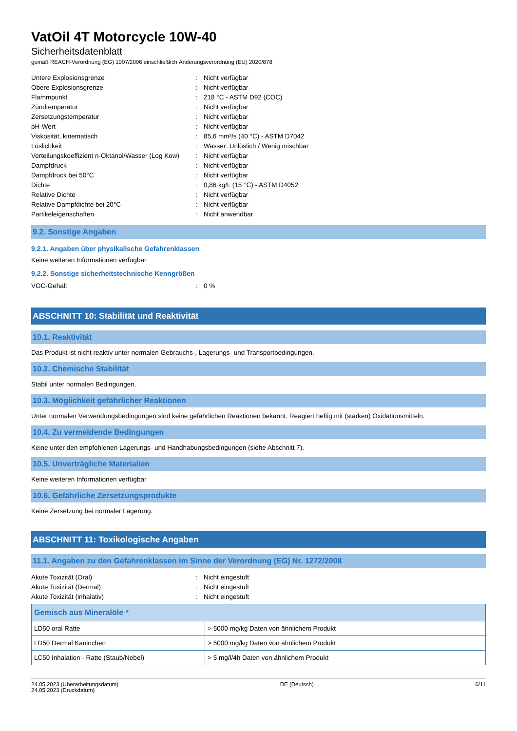VatOil 4T Motorcycle 10W-40
Sicherheitsdatenblatt
gemäß REACH-Verordnung (EG) 1907/2006 einschließlich Änderungsverordnung (EU) 2020/878
| Untere Explosionsgrenze | : | Nicht verfügbar |
| Obere Explosionsgrenze | : | Nicht verfügbar |
| Flammpunkt | : | 218 °C - ASTM D92 (COC) |
| Zündtemperatur | : | Nicht verfügbar |
| Zersetzungstemperatur | : | Nicht verfügbar |
| pH-Wert | : | Nicht verfügbar |
| Viskosität, kinematisch | : | 85,6 mm²/s (40 °C) - ASTM D7042 |
| Löslichkeit | : | Wasser: Unlöslich / Wenig mischbar |
| Verteilungskoeffizient n-Oktanol/Wasser (Log Kow) | : | Nicht verfügbar |
| Dampfdruck | : | Nicht verfügbar |
| Dampfdruck bei 50°C | : | Nicht verfügbar |
| Dichte | : | 0,86 kg/L (15 °C) - ASTM D4052 |
| Relative Dichte | : | Nicht verfügbar |
| Relative Dampfdichte bei 20°C | : | Nicht verfügbar |
| Partikeleigenschaften | : | Nicht anwendbar |
9.2. Sonstige Angaben
9.2.1. Angaben über physikalische Gefahrenklassen
Keine weiteren Informationen verfügbar
9.2.2. Sonstige sicherheitstechnische Kenngrößen
| VOC-Gehalt | : | 0 % |
ABSCHNITT 10: Stabilität und Reaktivität
10.1. Reaktivität
Das Produkt ist nicht reaktiv unter normalen Gebrauchs-, Lagerungs- und Transportbedingungen.
10.2. Chemische Stabilität
Stabil unter normalen Bedingungen.
10.3. Möglichkeit gefährlicher Reaktionen
Unter normalen Verwendungsbedingungen sind keine gefährlichen Reaktionen bekannt. Reagiert heftig mit (starken) Oxidationsmitteln.
10.4. Zu vermeidende Bedingungen
Keine unter den empfohlenen Lagerungs- und Handhabungsbedingungen (siehe Abschnitt 7).
10.5. Unverträgliche Materialien
Keine weiteren Informationen verfügbar
10.6. Gefährliche Zersetzungsprodukte
Keine Zersetzung bei normaler Lagerung.
ABSCHNITT 11: Toxikologische Angaben
11.1. Angaben zu den Gefahrenklassen im Sinne der Verordnung (EG) Nr. 1272/2008
| Akute Toxizität (Oral) | : | Nicht eingestuft |
| Akute Toxizität (Dermal) | : | Nicht eingestuft |
| Akute Toxizität (inhalativ) | : | Nicht eingestuft |
| Gemisch aus Mineralöle * | |
| --- | --- |
| LD50 oral Ratte | > 5000 mg/kg Daten von ähnlichem Produkt |
| LD50 Dermal Kaninchen | > 5000 mg/kg Daten von ähnlichem Produkt |
| LC50 Inhalation - Ratte (Staub/Nebel) | > 5 mg/l/4h Daten von ähnlichem Produkt |
24.05.2023 (Überarbeitungsdatum)
24.05.2023 (Druckdatum)
DE (Deutsch) 6/11